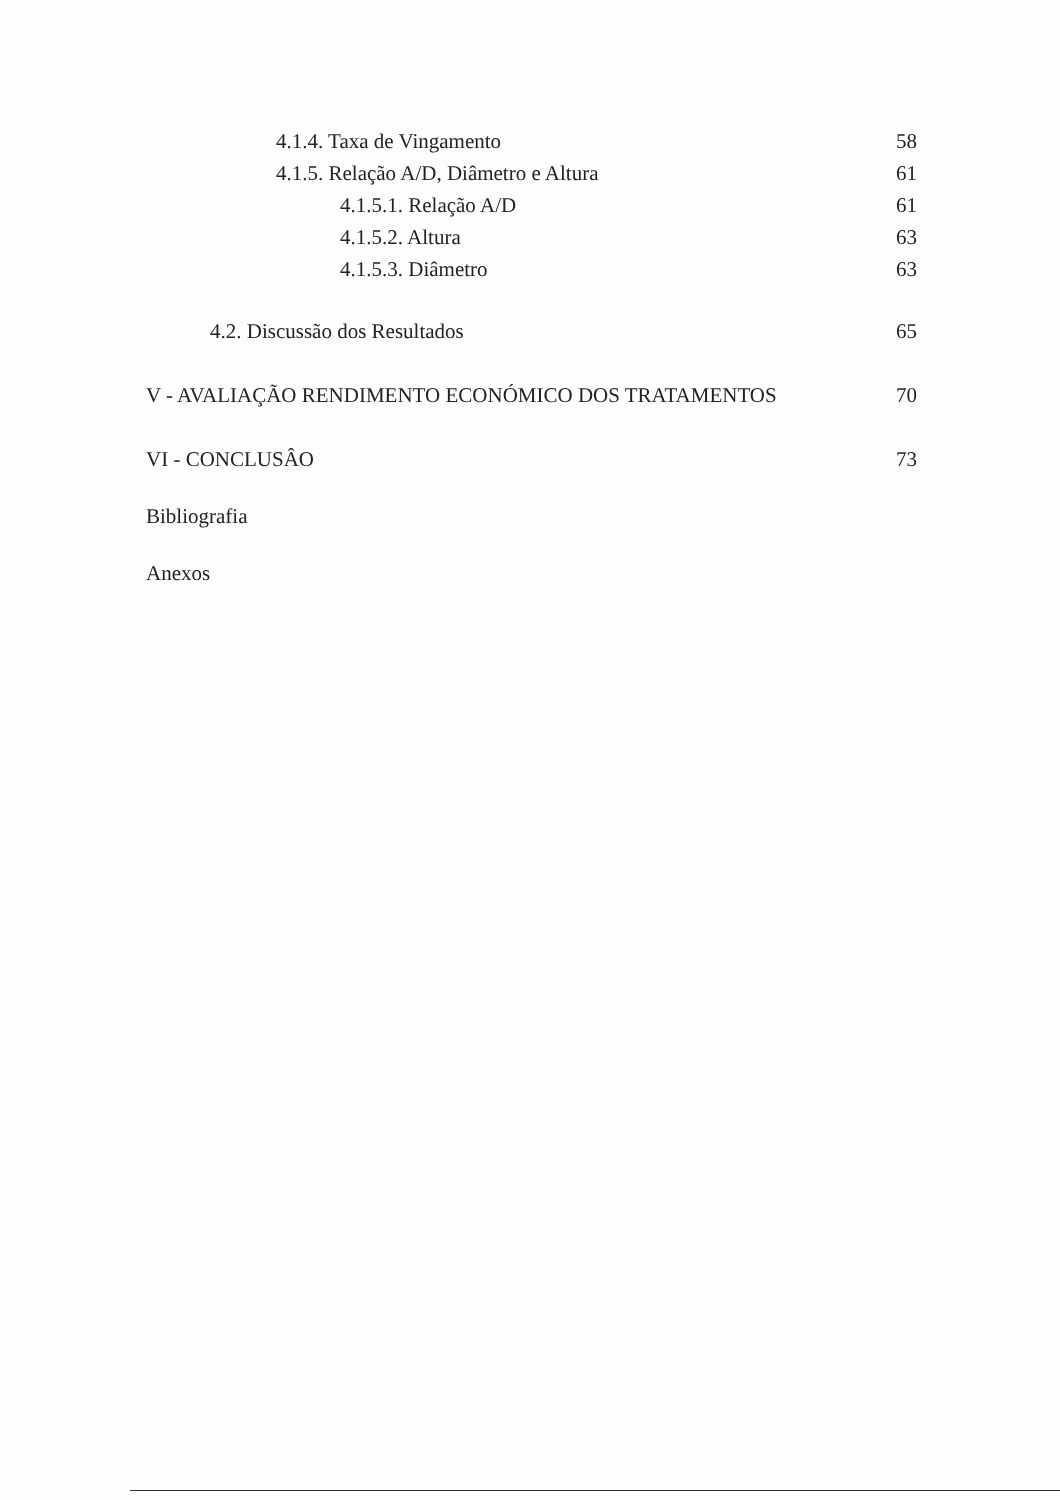4.1.4. Taxa de Vingamento 58
4.1.5. Relação A/D, Diâmetro e Altura 61
4.1.5.1. Relação A/D 61
4.1.5.2. Altura 63
4.1.5.3. Diâmetro 63
4.2. Discussão dos Resultados 65
V - AVALIAÇÃO RENDIMENTO ECONÓMICO DOS TRATAMENTOS 70
VI - CONCLUSÂO 73
Bibliografia
Anexos